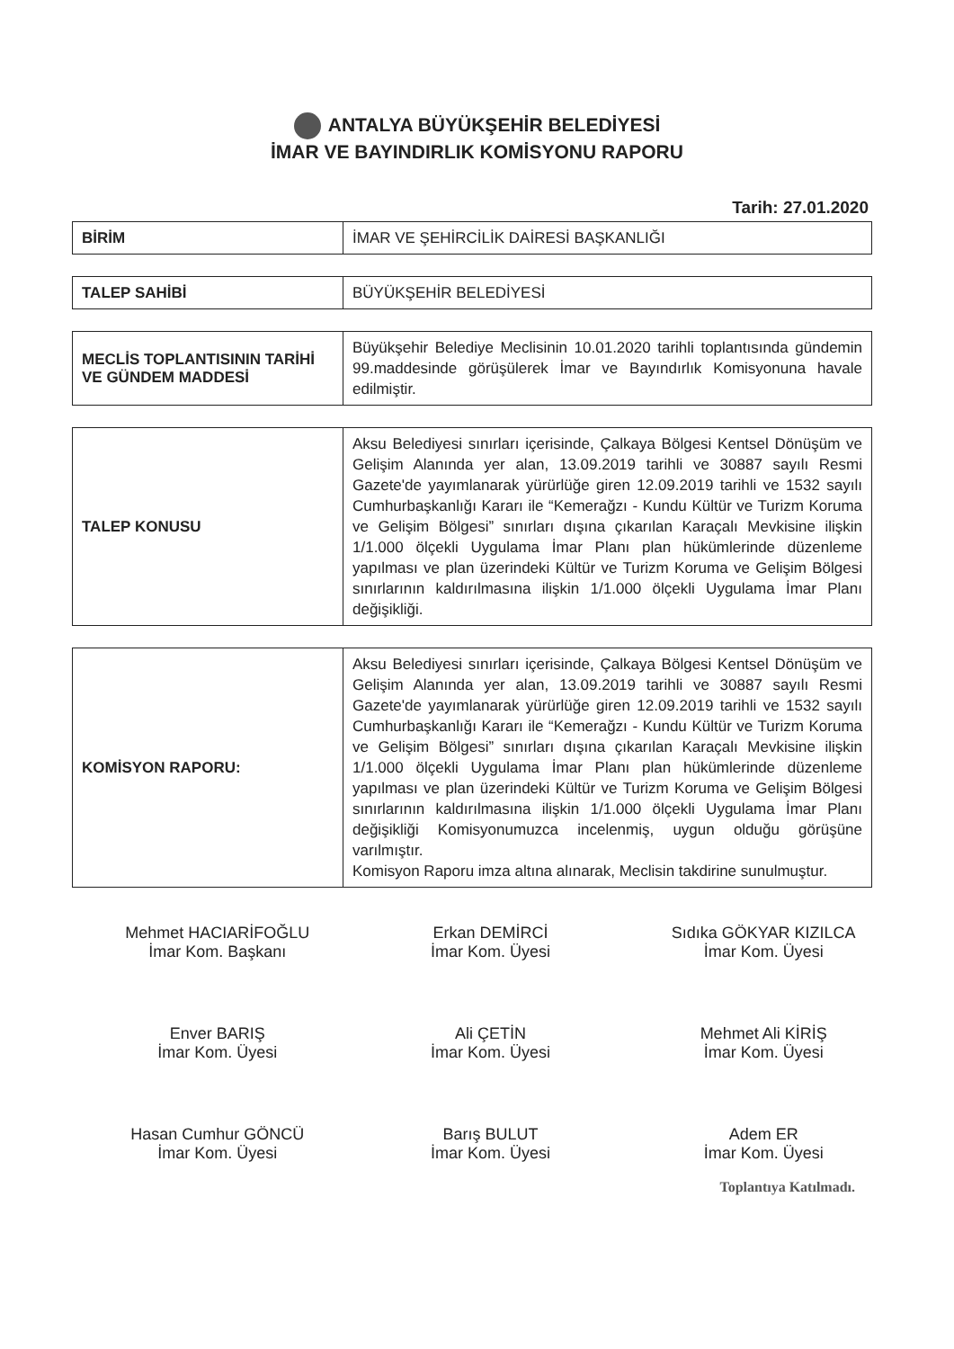ANTALYA BÜYÜKŞEHİR BELEDİYESİ
İMAR VE BAYINDIRLIK KOMİSYONU RAPORU
Tarih: 27.01.2020
| BİRİM | İMAR VE ŞEHİRCİLİK DAİRESİ BAŞKANLIĞI |
| TALEP SAHİBİ | BÜYÜKŞEHİR BELEDİYESİ |
| MECLİS TOPLANTISININ TARİHİ VE GÜNDEM MADDESİ | Büyükşehir Belediye Meclisinin 10.01.2020 tarihli toplantısında gündemin 99.maddesinde görüşülerek İmar ve Bayındırlık Komisyonuna havale edilmiştir. |
| TALEP KONUSU | Aksu Belediyesi sınırları içerisinde, Çalkaya Bölgesi Kentsel Dönüşüm ve Gelişim Alanında yer alan, 13.09.2019 tarihli ve 30887 sayılı Resmi Gazete'de yayımlanarak yürürlüğe giren 12.09.2019 tarihli ve 1532 sayılı Cumhurbaşkanlığı Kararı ile “Kemerağzı - Kundu Kültür ve Turizm Koruma ve Gelişim Bölgesi” sınırları dışına çıkarılan Karaçalı Mevkisine ilişkin 1/1.000 ölçekli Uygulama İmar Planı plan hükümlerinde düzenleme yapılması ve plan üzerindeki Kültür ve Turizm Koruma ve Gelişim Bölgesi sınırlarının kaldırılmasına ilişkin 1/1.000 ölçekli Uygulama İmar Planı değişikliği. |
| KOMİSYON RAPORU: | Aksu Belediyesi sınırları içerisinde, Çalkaya Bölgesi Kentsel Dönüşüm ve Gelişim Alanında yer alan, 13.09.2019 tarihli ve 30887 sayılı Resmi Gazete'de yayımlanarak yürürlüğe giren 12.09.2019 tarihli ve 1532 sayılı Cumhurbaşkanlığı Kararı ile “Kemerağzı - Kundu Kültür ve Turizm Koruma ve Gelişim Bölgesi” sınırları dışına çıkarılan Karaçalı Mevkisine ilişkin 1/1.000 ölçekli Uygulama İmar Planı plan hükümlerinde düzenleme yapılması ve plan üzerindeki Kültür ve Turizm Koruma ve Gelişim Bölgesi sınırlarının kaldırılmasına ilişkin 1/1.000 ölçekli Uygulama İmar Planı değişikliği Komisyonumuzca incelenmiş, uygun olduğu görüşüne varılmıştır. Komisyon Raporu imza altına alınarak, Meclisin takdirine sunulmuştur. |
Mehmet HACIARİFOĞLU
İmar Kom. Başkanı
Erkan DEMİRCİ
İmar Kom. Üyesi
Sıdıka GÖKYAR KIZILCA
İmar Kom. Üyesi
Enver BARIŞ
İmar Kom. Üyesi
Ali ÇETİN
İmar Kom. Üyesi
Mehmet Ali KİRİŞ
İmar Kom. Üyesi
Hasan Cumhur GÖNCÜ
İmar Kom. Üyesi
Barış BULUT
İmar Kom. Üyesi
Adem ER
İmar Kom. Üyesi
Toplantıya Katılmadı.